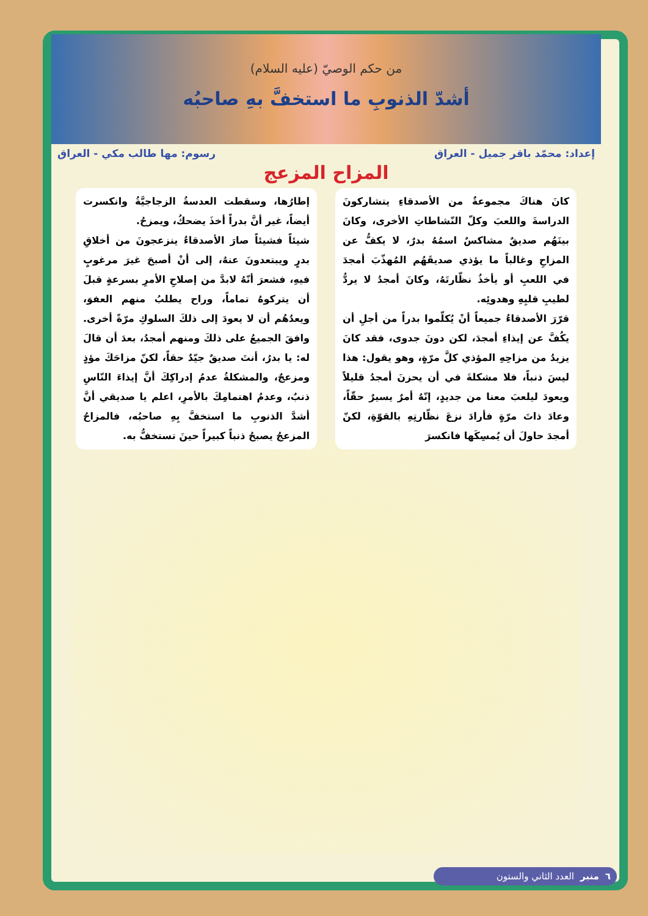من حكم الوصيّ (عليه السلام)
أشدّ الذنوبِ ما استخفَّ بهِ صاحبُه
إعداد: محمّد باقر جميل - العراق رسوم: مها طالب مكي - العراق
المزاح المزعج
كانَ هناكَ مجموعةٌ من الأصدقاءِ يتشاركونَ الدراسةَ واللعبَ وكلّ النّشاطاتِ الأخرى، وكانَ بينَهُم صديقٌ مشاكسٌ اسمُهُ بدرٌ، لا يكفُّ عن المزاحِ وغالباً ما يؤذي صديقَهُم المُهذّبَ أمجدَ في اللعبِ أو يأخذُ نظّارتَهُ، وكانَ أمجدُ لا يردُّ لطيبِ قلبِهِ وهدوئِه.
قرّرَ الأصدقاءُ جميعاً أنْ يُكلّموا بدراً من أجلِ أن يكُفَّ عن إيذاءِ أمجدَ، لكن دونَ جدوى، فقد كانَ يزيدُ من مزاحِهِ المؤذي كلَّ مرّةٍ، وهو يقول: هذا ليسَ ذنباً، فلا مشكلةَ في أن يحزنَ أمجدُ قليلاً ويعودَ ليلعبَ معنا من جديدٍ، إنّهُ أمرٌ يسيرٌ حقّاً، وعادَ ذاتَ مرّةٍ فأرادَ نزعَ نظّارتِهِ بالقوّةِ، لكنّ أمجدَ حاولَ أن يُمسِكَها فانكسرَ
إطارُها، وسقطت العدسةُ الزجاجيَّةُ وانكسرت أيضاً، غير أنَّ بدراً أخذَ يضحكُ، ويمزحُ.
شيئاً فشيئاً صارَ الأصدقاءُ ينزعجونَ من أخلاقِ بدرٍ ويبتعدونَ عنهُ، إلى أنْ أصبحَ غيرَ مرغوبٍ فيهِ، فشعرَ أنّهُ لابدَّ من إصلاحِ الأمرِ بسرعةٍ قبلَ أن يتركوهُ تماماً، وراح يطلبُ منهم العفوَ، ويعدُهُم أن لا يعودَ إلى ذلكَ السلوكِ مرّةً أخرى. وافقَ الجميعُ على ذلكَ ومنهم أمجدُ، بعدَ أن قالَ له: يا بدرُ، أنتَ صديقٌ جيّدٌ حقاً، لكنّ مزاحَكَ مؤذٍ ومزعجٌ، والمشكلةُ عدمُ إدراكِكَ أنَّ إيذاءَ النّاسِ ذنبٌ، وعدمُ اهتمامِكَ بالأمرِ، اعلم يا صديقي أنَّ أشدَّ الذنوبِ ما استخفَّ بِهِ صاحبُه، فالمزاحُ المزعجُ يصبحُ ذنباً كبيراً حينَ تستخفُّ به.
٦ منبر العدد الثاني والستون